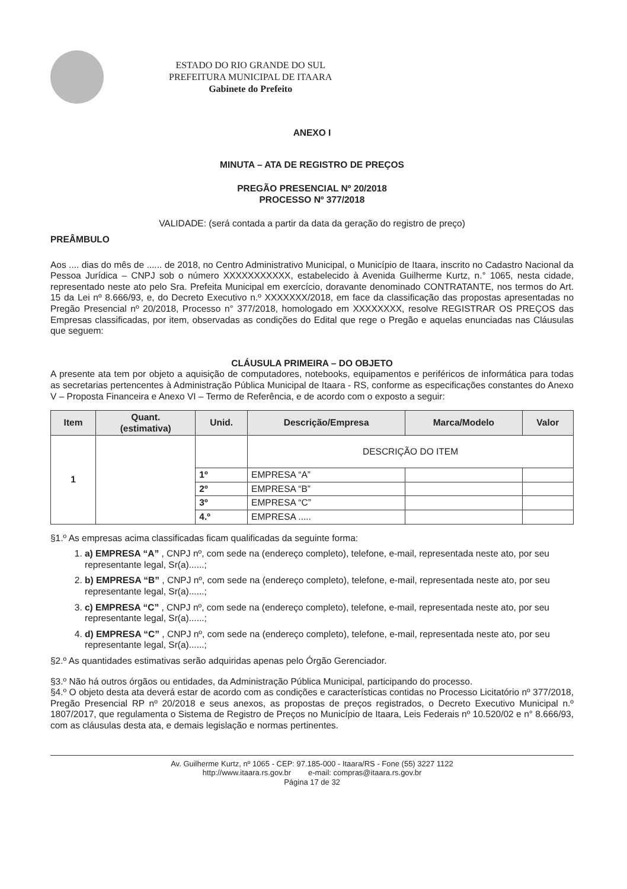ESTADO DO RIO GRANDE DO SUL
PREFEITURA MUNICIPAL DE ITAARA
Gabinete do Prefeito
ANEXO I
MINUTA – ATA DE REGISTRO DE PREÇOS
PREGÃO PRESENCIAL Nº 20/2018
PROCESSO Nº 377/2018
VALIDADE: (será contada a partir da data da geração do registro de preço)
PREÂMBULO
Aos .... dias do mês de ...... de 2018, no Centro Administrativo Municipal, o Município de Itaara, inscrito no Cadastro Nacional da Pessoa Jurídica – CNPJ sob o número XXXXXXXXXXX, estabelecido à Avenida Guilherme Kurtz, n.° 1065, nesta cidade, representado neste ato pelo Sra. Prefeita Municipal em exercício, doravante denominado CONTRATANTE, nos termos do Art. 15 da Lei nº 8.666/93, e, do Decreto Executivo n.º XXXXXXX/2018, em face da classificação das propostas apresentadas no Pregão Presencial nº 20/2018, Processo n° 377/2018, homologado em XXXXXXXX, resolve REGISTRAR OS PREÇOS das Empresas classificadas, por item, observadas as condições do Edital que rege o Pregão e aquelas enunciadas nas Cláusulas que seguem:
CLÁUSULA PRIMEIRA – DO OBJETO
A presente ata tem por objeto a aquisição de computadores, notebooks, equipamentos e periféricos de informática para todas as secretarias pertencentes à Administração Pública Municipal de Itaara - RS, conforme as especificações constantes do Anexo V – Proposta Financeira e Anexo VI – Termo de Referência, e de acordo com o exposto a seguir:
| Item | Quant. (estimativa) | Unid. | Descrição/Empresa | Marca/Modelo | Valor |
| --- | --- | --- | --- | --- | --- |
| 1 | | | DESCRIÇÃO DO ITEM | | |
| | | 1º | EMPRESA “A” | | |
| | | 2º | EMPRESA “B” | | |
| | | 3º | EMPRESA “C” | | |
| | | 4.º | EMPRESA ..... | | |
§1.º As empresas acima classificadas ficam qualificadas da seguinte forma:
1. a) EMPRESA “A” , CNPJ nº, com sede na (endereço completo), telefone, e-mail, representada neste ato, por seu representante legal, Sr(a)......;
2. b) EMPRESA “B” , CNPJ nº, com sede na (endereço completo), telefone, e-mail, representada neste ato, por seu representante legal, Sr(a)......;
3. c) EMPRESA “C” , CNPJ nº, com sede na (endereço completo), telefone, e-mail, representada neste ato, por seu representante legal, Sr(a)......;
4. d) EMPRESA “C” , CNPJ nº, com sede na (endereço completo), telefone, e-mail, representada neste ato, por seu representante legal, Sr(a)......;
§2.º As quantidades estimativas serão adquiridas apenas pelo Órgão Gerenciador.
§3.º Não há outros órgãos ou entidades, da Administração Pública Municipal, participando do processo.
§4.º O objeto desta ata deverá estar de acordo com as condições e características contidas no Processo Licitatório nº 377/2018, Pregão Presencial RP nº 20/2018 e seus anexos, as propostas de preços registrados, o Decreto Executivo Municipal n.º 1807/2017, que regulamenta o Sistema de Registro de Preços no Município de Itaara, Leis Federais nº 10.520/02 e n° 8.666/93, com as cláusulas desta ata, e demais legislação e normas pertinentes.
Av. Guilherme Kurtz, nº 1065 - CEP: 97.185-000 - Itaara/RS - Fone (55) 3227 1122
http://www.itaara.rs.gov.br e-mail: compras@itaara.rs.gov.br
Página 17 de 32